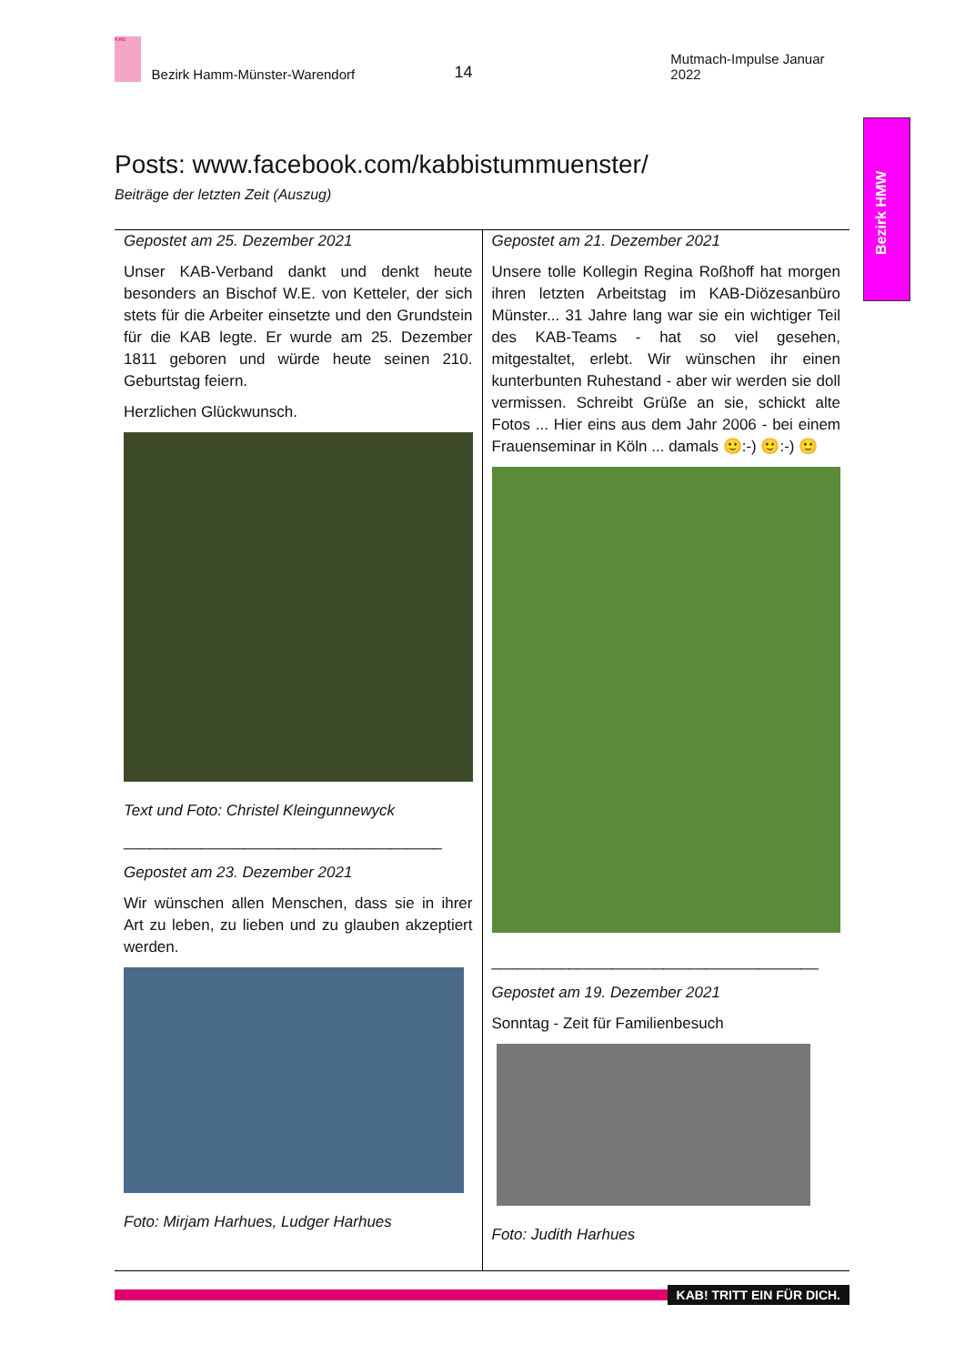KAB
Bezirk Hamm-Münster-Warendorf 14 Mutmach-Impulse Januar 2022
Bezirk HMW
Posts: www.facebook.com/kabbistummuenster/
Beiträge der letzten Zeit (Auszug)
Gepostet am 25. Dezember 2021
Unser KAB-Verband dankt und denkt heute besonders an Bischof W.E. von Ketteler, der sich stets für die Arbeiter einsetzte und den Grundstein für die KAB legte. Er wurde am 25. Dezember 1811 geboren und würde heute seinen 210. Geburtstag feiern.
Herzlichen Glückwunsch.
Text und Foto: Christel Kleingunnewyck
_____________________________________
Gepostet am 23. Dezember 2021
Wir wünschen allen Menschen, dass sie in ihrer Art zu leben, zu lieben und zu glauben akzeptiert werden.
Foto: Mirjam Harhues, Ludger Harhues
Gepostet am 21. Dezember 2021
Unsere tolle Kollegin Regina Roßhoff hat morgen ihren letzten Arbeitstag im KAB-Diözesanbüro Münster... 31 Jahre lang war sie ein wichtiger Teil des KAB-Teams - hat so viel gesehen, mitgestaltet, erlebt. Wir wünschen ihr einen kunterbunten Ruhestand - aber wir werden sie doll vermissen. Schreibt Grüße an sie, schickt alte Fotos ... Hier eins aus dem Jahr 2006 - bei einem Frauenseminar in Köln ... damals 🙂:-) 🙂:-) 🙂
______________________________________
Gepostet am 19. Dezember 2021
Sonntag - Zeit für Familienbesuch
Foto: Judith Harhues
KAB! TRITT EIN FÜR DICH.